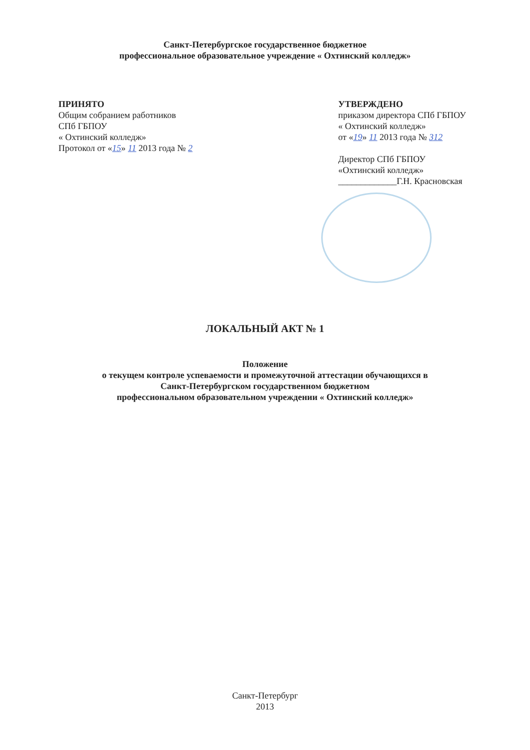Санкт-Петербургское государственное бюджетное
профессиональное образовательное учреждение « Охтинский колледж»
ПРИНЯТО
Общим собранием работников
СПб ГБПОУ
« Охтинский колледж»
Протокол от «15» 11 2013 года № 2
УТВЕРЖДЕНО
приказом директора СПб ГБПОУ
« Охтинский колледж»
от «19» 11 2013 года № 312
Директор СПб ГБПОУ
«Охтинский колледж»
_____________Г.Н. Красновская
ЛОКАЛЬНЫЙ АКТ № 1
Положение
о текущем контроле успеваемости и промежуточной аттестации обучающихся в
Санкт-Петербургском государственном бюджетном
профессиональном образовательном учреждении « Охтинский колледж»
Санкт-Петербург
2013